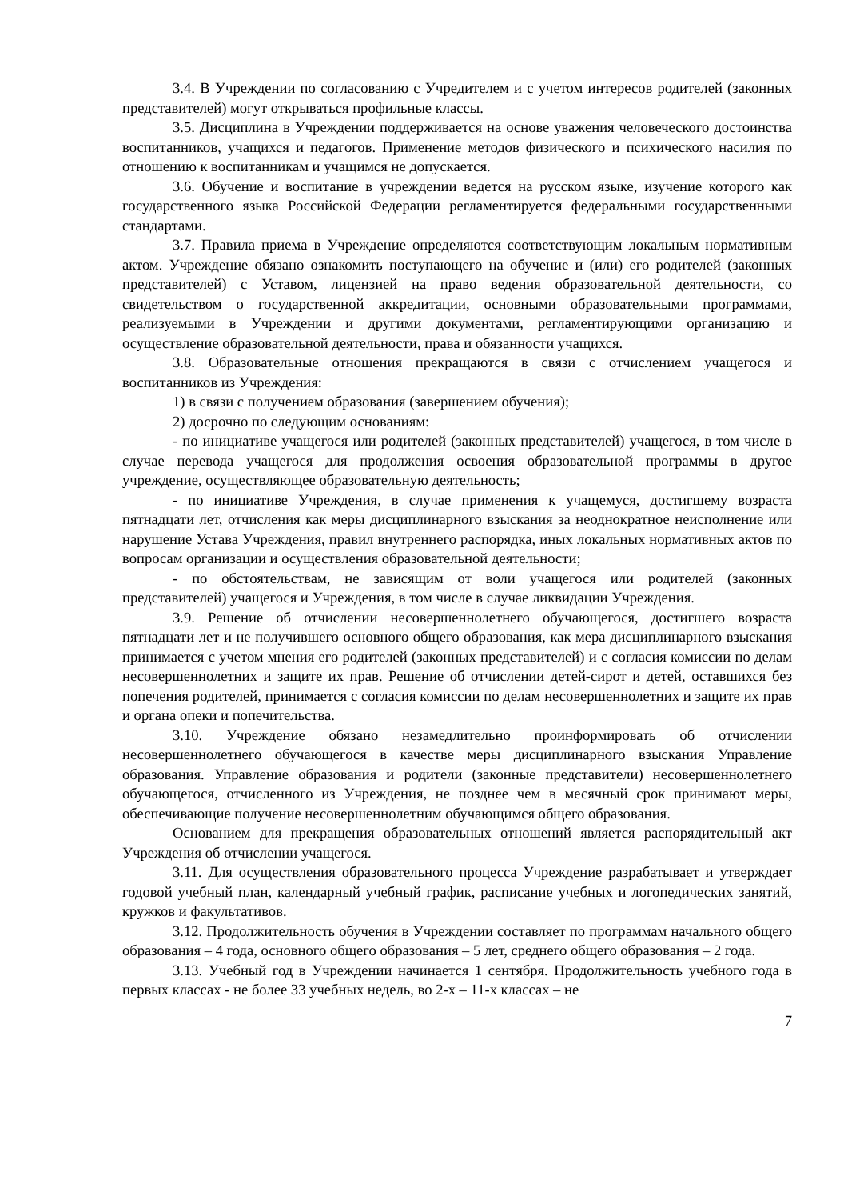3.4. В Учреждении по согласованию с Учредителем и с учетом интересов родителей (законных представителей) могут открываться профильные классы.
3.5. Дисциплина в Учреждении поддерживается на основе уважения человеческого достоинства воспитанников, учащихся и педагогов. Применение методов физического и психического насилия по отношению к воспитанникам и учащимся не допускается.
3.6. Обучение и воспитание в учреждении ведется на русском языке, изучение которого как государственного языка Российской Федерации регламентируется федеральными государственными стандартами.
3.7. Правила приема в Учреждение определяются соответствующим локальным нормативным актом. Учреждение обязано ознакомить поступающего на обучение и (или) его родителей (законных представителей) с Уставом, лицензией на право ведения образовательной деятельности, со свидетельством о государственной аккредитации, основными образовательными программами, реализуемыми в Учреждении и другими документами, регламентирующими организацию и осуществление образовательной деятельности, права и обязанности учащихся.
3.8. Образовательные отношения прекращаются в связи с отчислением учащегося и воспитанников из Учреждения:
1) в связи с получением образования (завершением обучения);
2) досрочно по следующим основаниям:
- по инициативе учащегося или родителей (законных представителей) учащегося, в том числе в случае перевода учащегося для продолжения освоения образовательной программы в другое учреждение, осуществляющее образовательную деятельность;
- по инициативе Учреждения, в случае применения к учащемуся, достигшему возраста пятнадцати лет, отчисления как меры дисциплинарного взыскания за неоднократное неисполнение или нарушение Устава Учреждения, правил внутреннего распорядка, иных локальных нормативных актов по вопросам организации и осуществления образовательной деятельности;
- по обстоятельствам, не зависящим от воли учащегося или родителей (законных представителей) учащегося и Учреждения, в том числе в случае ликвидации Учреждения.
3.9. Решение об отчислении несовершеннолетнего обучающегося, достигшего возраста пятнадцати лет и не получившего основного общего образования, как мера дисциплинарного взыскания принимается с учетом мнения его родителей (законных представителей) и с согласия комиссии по делам несовершеннолетних и защите их прав. Решение об отчислении детей-сирот и детей, оставшихся без попечения родителей, принимается с согласия комиссии по делам несовершеннолетних и защите их прав и органа опеки и попечительства.
3.10. Учреждение обязано незамедлительно проинформировать об отчислении несовершеннолетнего обучающегося в качестве меры дисциплинарного взыскания Управление образования. Управление образования и родители (законные представители) несовершеннолетнего обучающегося, отчисленного из Учреждения, не позднее чем в месячный срок принимают меры, обеспечивающие получение несовершеннолетним обучающимся общего образования.
Основанием для прекращения образовательных отношений является распорядительный акт Учреждения об отчислении учащегося.
3.11. Для осуществления образовательного процесса Учреждение разрабатывает и утверждает годовой учебный план, календарный учебный график, расписание учебных и логопедических занятий, кружков и факультативов.
3.12. Продолжительность обучения в Учреждении составляет по программам начального общего образования – 4 года, основного общего образования – 5 лет, среднего общего образования – 2 года.
3.13. Учебный год в Учреждении начинается 1 сентября. Продолжительность учебного года в первых классах - не более 33 учебных недель, во 2-х – 11-х классах – не
7